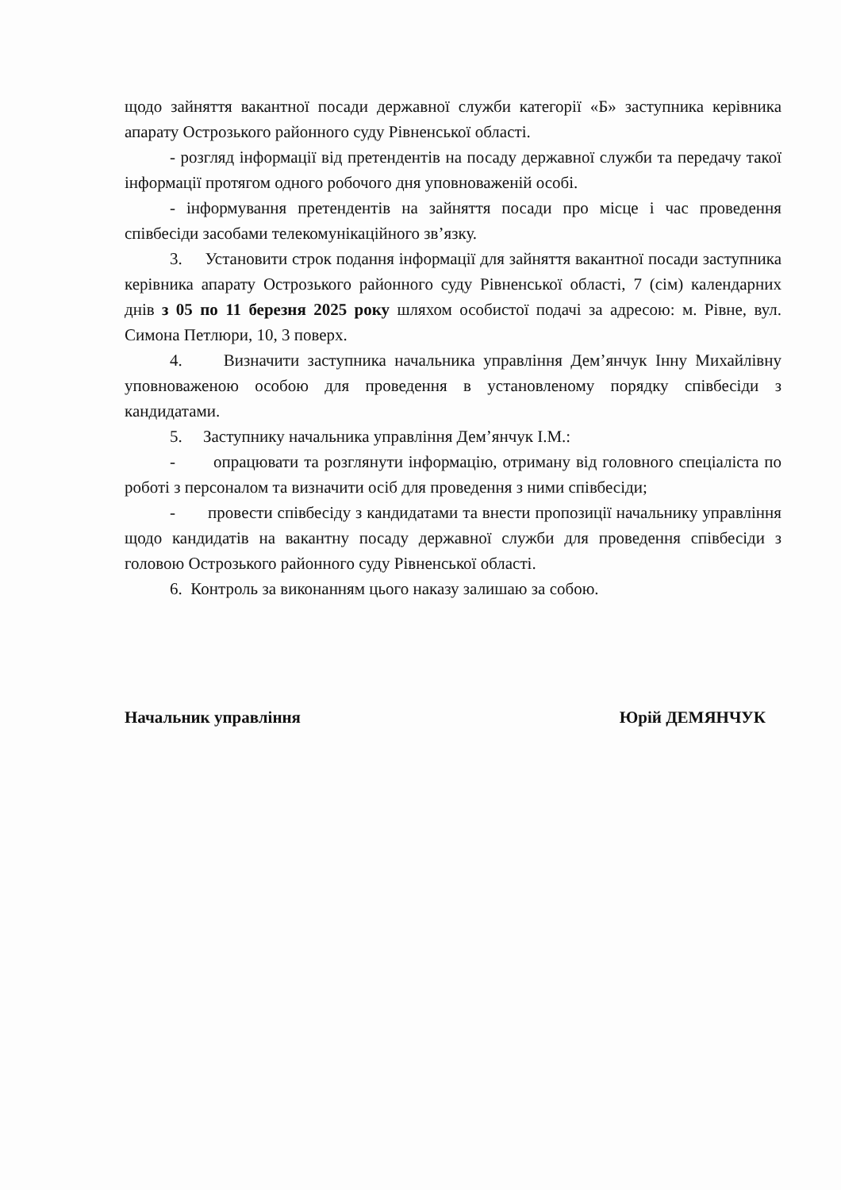щодо зайняття вакантної посади державної служби категорії «Б» заступника керівника апарату Острозького районного суду Рівненської області.
- розгляд інформації від претендентів на посаду державної служби та передачу такої інформації протягом одного робочого дня уповноваженій особі.
- інформування претендентів на зайняття посади про місце і час проведення співбесіди засобами телекомунікаційного зв’язку.
3. Установити строк подання інформації для зайняття вакантної посади заступника керівника апарату Острозького районного суду Рівненської області, 7 (сім) календарних днів з 05 по 11 березня 2025 року шляхом особистої подачі за адресою: м. Рівне, вул. Симона Петлюри, 10, 3 поверх.
4. Визначити заступника начальника управління Дем’янчук Інну Михайлівну уповноваженою особою для проведення в установленому порядку співбесіди з кандидатами.
5. Заступнику начальника управління Дем’янчук І.М.:
- опрацювати та розглянути інформацію, отриману від головного спеціаліста по роботі з персоналом та визначити осіб для проведення з ними співбесіди;
- провести співбесіду з кандидатами та внести пропозиції начальнику управління щодо кандидатів на вакантну посаду державної служби для проведення співбесіди з головою Острозького районного суду Рівненської області.
6. Контроль за виконанням цього наказу залишаю за собою.
Начальник управління Юрій ДЕМЯНЧУК